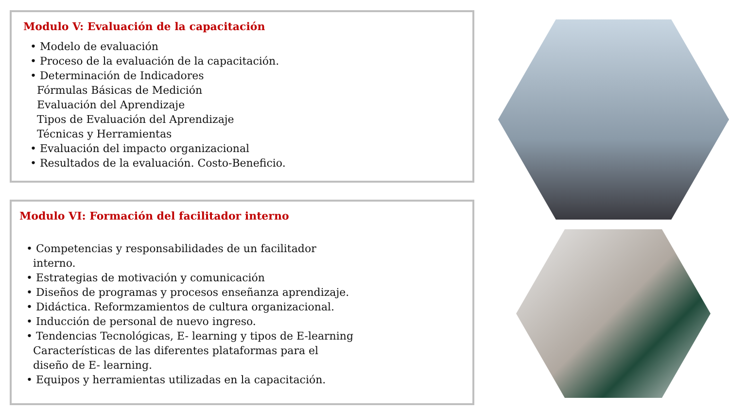Modulo V: Evaluación de la capacitación
• Modelo de evaluación
• Proceso de la evaluación de la capacitación.
• Determinación de Indicadores
Fórmulas Básicas de Medición
Evaluación del Aprendizaje
Tipos de Evaluación del Aprendizaje
Técnicas y Herramientas
• Evaluación del impacto organizacional
• Resultados de la evaluación. Costo-Beneficio.
Modulo VI: Formación del facilitador interno
• Competencias y responsabilidades de un facilitador
interno.
• Estrategias de motivación y comunicación
• Diseños de programas y procesos enseñanza aprendizaje.
• Didáctica. Reformzamientos de cultura organizacional.
• Inducción de personal de nuevo ingreso.
• Tendencias Tecnológicas, E- learning y tipos de E-learning
Características de las diferentes plataformas para el
diseño de E- learning.
• Equipos y herramientas utilizadas en la capacitación.